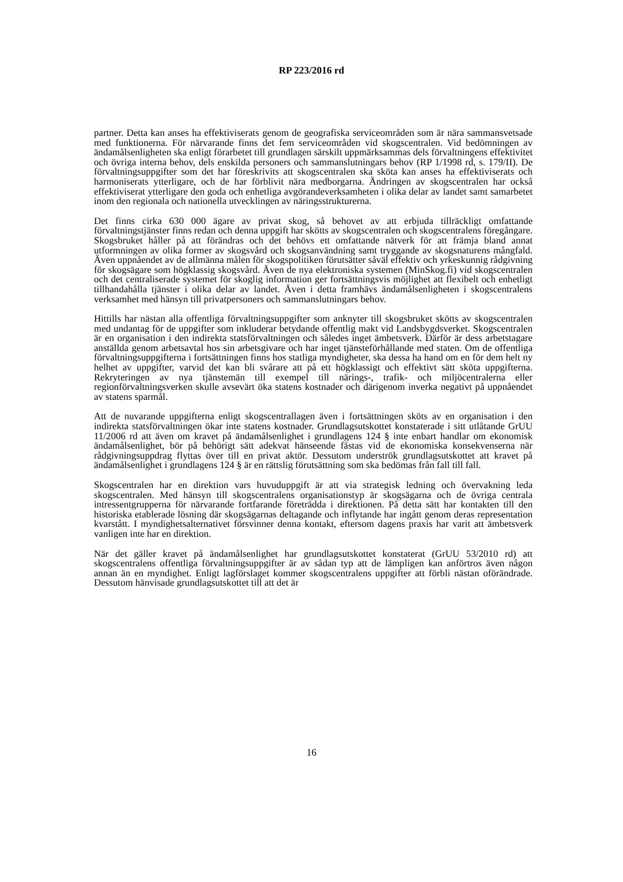RP 223/2016 rd
partner. Detta kan anses ha effektiviserats genom de geografiska serviceområden som är nära sammansvetsade med funktionerna. För närvarande finns det fem serviceområden vid skogs­centralen. Vid bedömningen av ändamålsenligheten ska enligt förarbetet till grundlagen sär­skilt uppmärksammas dels förvaltningens effektivitet och övriga interna behov, dels enskilda personers och sammanslutningars behov (RP 1/1998 rd, s. 179/II). De förvaltningsuppgifter som det har föreskrivits att skogscentralen ska sköta kan anses ha effektiviserats och harmoni­serats ytterligare, och de har förblivit nära medborgarna. Ändringen av skogscentralen har också effektiviserat ytterligare den goda och enhetliga avgörandeverksamheten i olika delar av landet samt samarbetet inom den regionala och nationella utvecklingen av näringsstrukturerna.
Det finns cirka 630 000 ägare av privat skog, så behovet av att erbjuda tillräckligt omfattande förvaltningstjänster finns redan och denna uppgift har skötts av skogscentralen och skogscen­tralens föregångare. Skogsbruket håller på att förändras och det behövs ett omfattande nätverk för att främja bland annat utformningen av olika former av skogsvård och skogsanvändning samt tryggande av skogsnaturens mångfald. Även uppnåendet av de allmänna målen för skogspolitiken förutsätter såväl effektiv och yrkeskunnig rådgivning för skogsägare som hög­klassig skogsvård. Även de nya elektroniska systemen (MinSkog.fi) vid skogscentralen och det centraliserade systemet för skoglig information ger fortsättningsvis möjlighet att flexibelt och enhetligt tillhandahålla tjänster i olika delar av landet. Även i detta framhävs ändamålsen­ligheten i skogscentralens verksamhet med hänsyn till privatpersoners och sammanslutningars behov.
Hittills har nästan alla offentliga förvaltningsuppgifter som anknyter till skogsbruket skötts av skogscentralen med undantag för de uppgifter som inkluderar betydande offentlig makt vid Landsbygdsverket. Skogscentralen är en organisation i den indirekta statsförvaltningen och så­ledes inget ämbetsverk. Därför är dess arbetstagare anställda genom arbetsavtal hos sin ar­betsgivare och har inget tjänsteförhållande med staten. Om de offentliga förvaltningsuppgif­terna i fortsättningen finns hos statliga myndigheter, ska dessa ha hand om en för dem helt ny helhet av uppgifter, varvid det kan bli svårare att på ett högklassigt och effektivt sätt sköta uppgifterna. Rekryteringen av nya tjänstemän till exempel till närings-, trafik- och miljöcen­tralerna eller regionförvaltningsverken skulle avsevärt öka statens kostnader och därigenom inverka negativt på uppnåendet av statens sparmål.
Att de nuvarande uppgifterna enligt skogscentrallagen även i fortsättningen sköts av en orga­nisation i den indirekta statsförvaltningen ökar inte statens kostnader. Grundlagsutskottet kon­staterade i sitt utlåtande GrUU 11/2006 rd att även om kravet på ändamålsenlighet i grundla­gens 124 § inte enbart handlar om ekonomisk ändamålsenlighet, bör på behörigt sätt adekvat hänseende fästas vid de ekonomiska konsekvenserna när rådgivningsuppdrag flyttas över till en privat aktör. Dessutom underströk grundlagsutskottet att kravet på ändamålsenlighet i grundlagens 124 § är en rättslig förutsättning som ska bedömas från fall till fall.
Skogscentralen har en direktion vars huvuduppgift är att via strategisk ledning och övervak­ning leda skogscentralen. Med hänsyn till skogscentralens organisationstyp är skogsägarna och de övriga centrala intressentgrupperna för närvarande fortfarande företrädda i direktionen. På detta sätt har kontakten till den historiska etablerade lösning där skogsägarnas deltagande och inflytande har ingått genom deras representation kvarstått. I myndighetsalternativet för­svinner denna kontakt, eftersom dagens praxis har varit att ämbetsverk vanligen inte har en di­rektion.
När det gäller kravet på ändamålsenlighet har grundlagsutskottet konstaterat (GrUU 53/2010 rd) att skogscentralens offentliga förvaltningsuppgifter är av sådan typ att de lämpligen kan anförtros även någon annan än en myndighet. Enligt lagförslaget kommer skogscentralens uppgifter att förbli nästan oförändrade. Dessutom hänvisade grundlagsutskottet till att det är
16